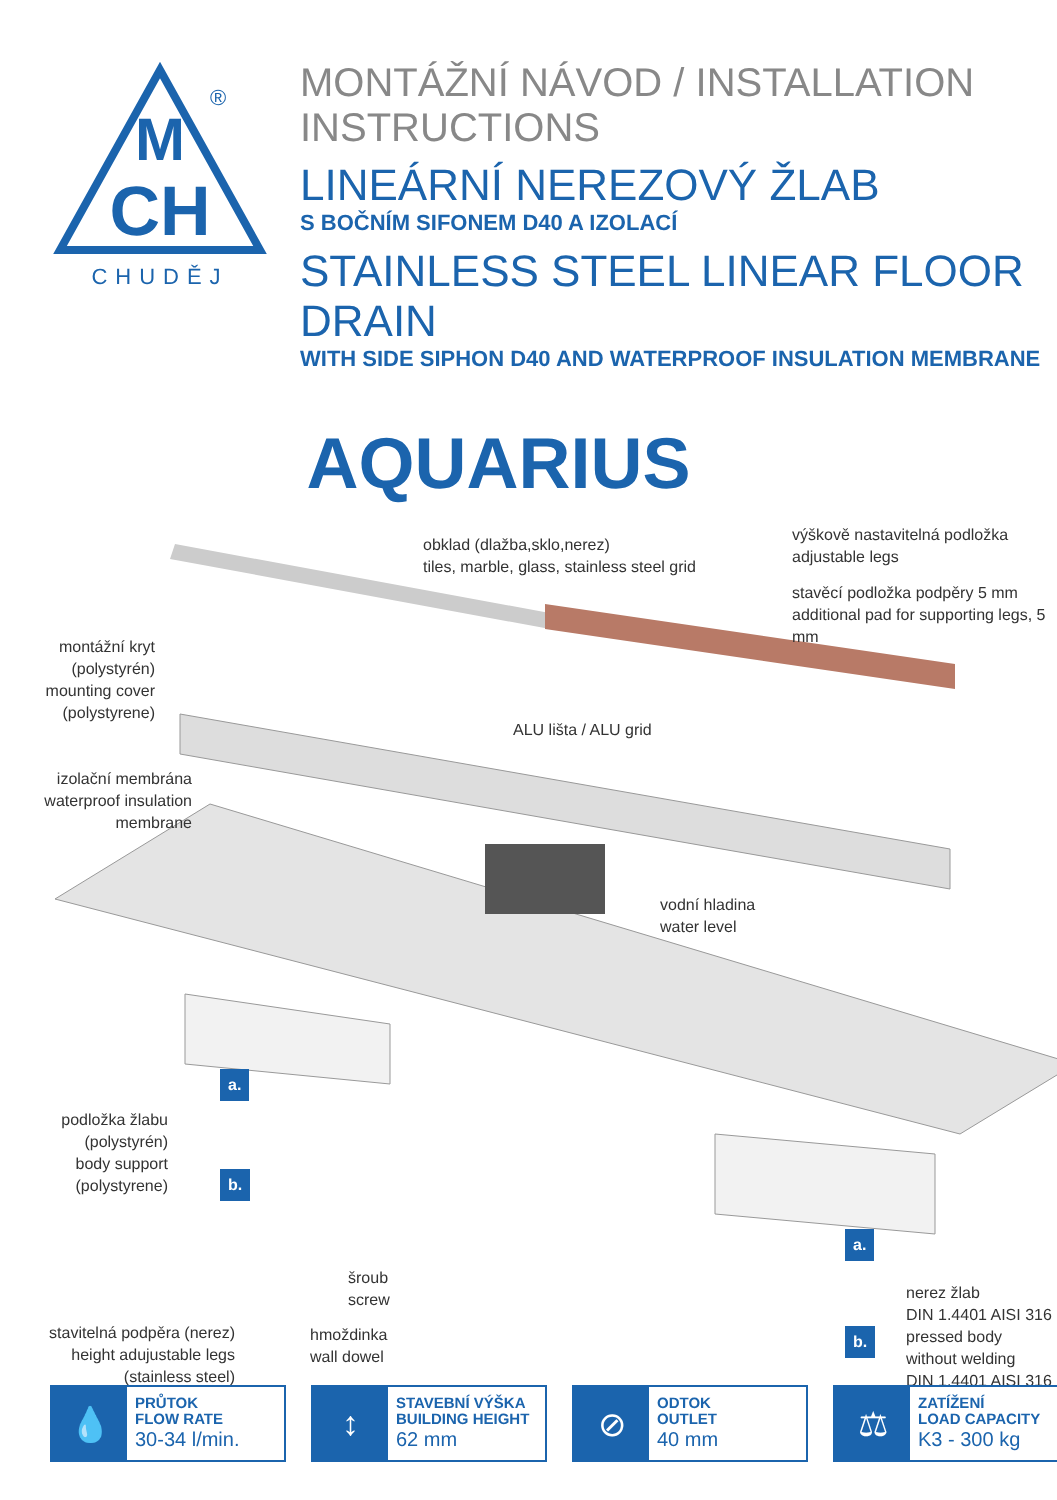M
CH
®
CHUDĚJ
MONTÁŽNÍ NÁVOD / INSTALLATION INSTRUCTIONS
LINEÁRNÍ NEREZOVÝ ŽLAB
S BOČNÍM SIFONEM D40 A IZOLACÍ
STAINLESS STEEL LINEAR FLOOR DRAIN
WITH SIDE SIPHON D40 AND WATERPROOF INSULATION MEMBRANE
AQUARIUS
obklad (dlažba,sklo,nerez)
tiles, marble, glass, stainless steel grid
výškově nastavitelná podložka
adjustable legs
stavěcí podložka podpěry 5 mm
additional pad for supporting legs, 5 mm
montážní kryt
(polystyrén)
mounting cover
(polystyrene)
ALU lišta / ALU grid
izolační membrána
waterproof insulation
membrane
vodní hladina
water level
a.
podložka žlabu
(polystyrén)
body support
(polystyrene)
b.
a.
šroub
screw
nerez žlab
DIN 1.4401 AISI 316
pressed body
without welding
DIN 1.4401 AISI 316
b.
stavitelná podpěra (nerez)
height adujustable legs
(stainless steel)
hmoždinka
wall dowel
💧
PRŮTOK
FLOW RATE
30-34 l/min.
↕
STAVEBNÍ VÝŠKA
BUILDING HEIGHT
62 mm
⊘
ODTOK
OUTLET
40 mm
⚖
ZATÍŽENÍ
LOAD CAPACITY
K3 - 300 kg